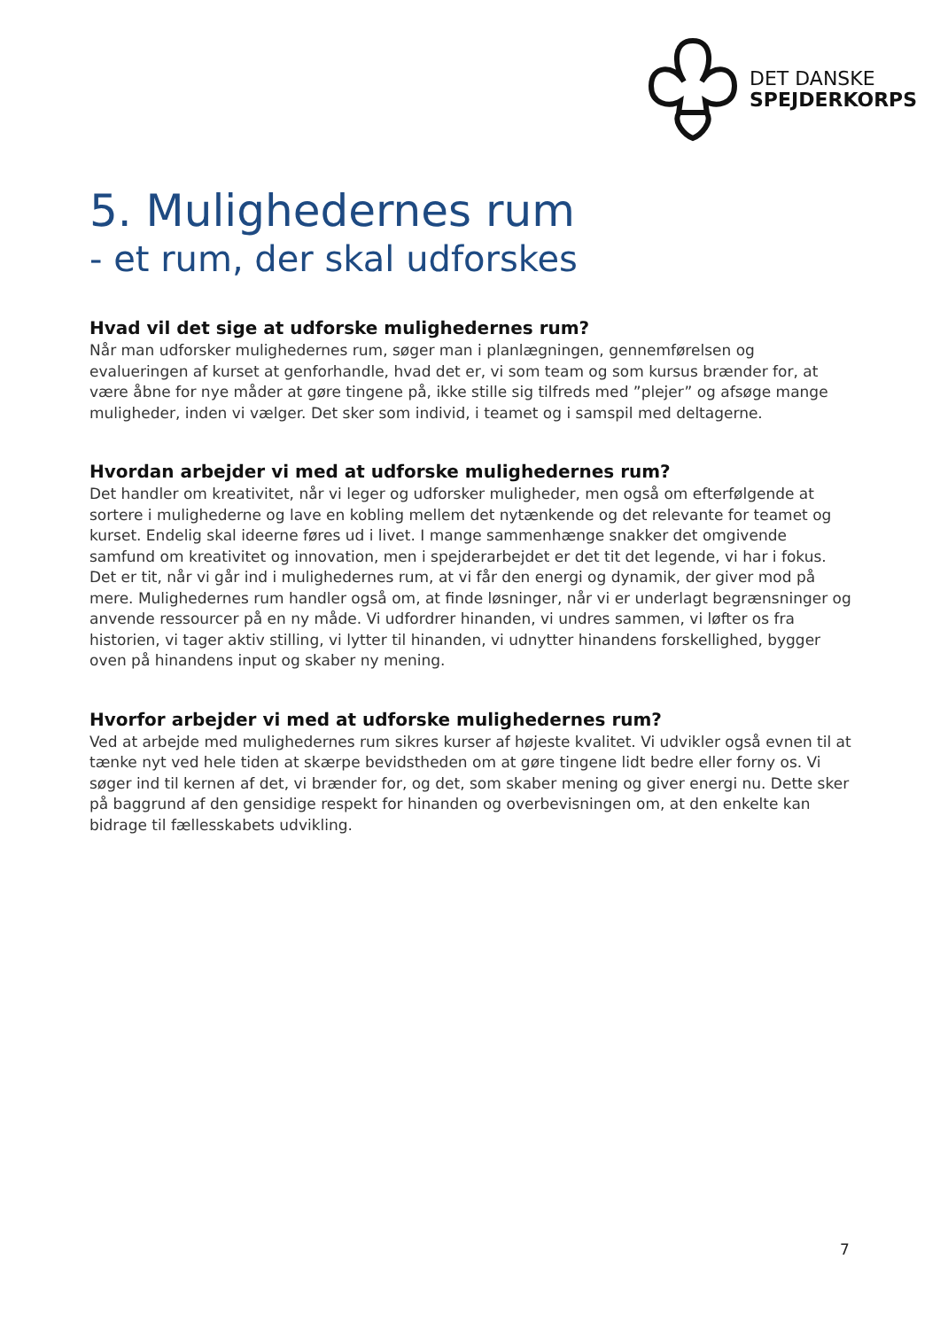DET DANSKE
SPEJDERKORPS
5. Mulighedernes rum
- et rum, der skal udforskes
Hvad vil det sige at udforske mulighedernes rum?
Når man udforsker mulighedernes rum, søger man i planlægningen, gennemførelsen og evalueringen af kurset at genforhandle, hvad det er, vi som team og som kursus brænder for, at være åbne for nye måder at gøre tingene på, ikke stille sig tilfreds med ”plejer” og afsøge mange muligheder, inden vi vælger. Det sker som individ, i teamet og i samspil med deltagerne.
Hvordan arbejder vi med at udforske mulighedernes rum?
Det handler om kreativitet, når vi leger og udforsker muligheder, men også om efterfølgende at sortere i mulighederne og lave en kobling mellem det nytænkende og det relevante for teamet og kurset. Endelig skal ideerne føres ud i livet. I mange sammenhænge snakker det omgivende samfund om kreativitet og innovation, men i spejderarbejdet er det tit det legende, vi har i fokus. Det er tit, når vi går ind i mulighedernes rum, at vi får den energi og dynamik, der giver mod på mere. Mulighedernes rum handler også om, at finde løsninger, når vi er underlagt begrænsninger og anvende ressourcer på en ny måde. Vi udfordrer hinanden, vi undres sammen, vi løfter os fra historien, vi tager aktiv stilling, vi lytter til hinanden, vi udnytter hinandens forskellighed, bygger oven på hinandens input og skaber ny mening.
Hvorfor arbejder vi med at udforske mulighedernes rum?
Ved at arbejde med mulighedernes rum sikres kurser af højeste kvalitet. Vi udvikler også evnen til at tænke nyt ved hele tiden at skærpe bevidstheden om at gøre tingene lidt bedre eller forny os. Vi søger ind til kernen af det, vi brænder for, og det, som skaber mening og giver energi nu. Dette sker på baggrund af den gensidige respekt for hinanden og overbevisningen om, at den enkelte kan bidrage til fællesskabets udvikling.
7